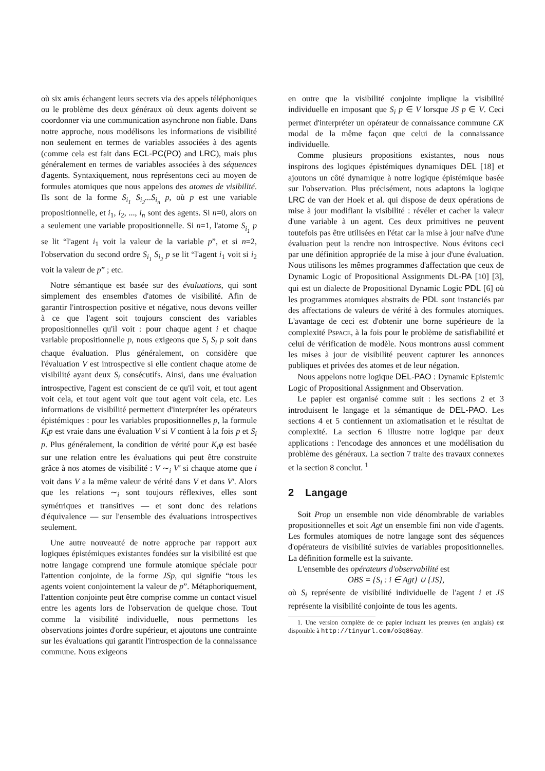où six amis échangent leurs secrets via des appels téléphoniques ou le problème des deux généraux où deux agents doivent se coordonner via une communication asynchrone non fiable. Dans notre approche, nous modélisons les informations de visibilité non seulement en termes de variables associées à des agents (comme cela est fait dans ECL-PC(PO) and LRC), mais plus généralement en termes de variables associées à des séquences d'agents. Syntaxiquement, nous représentons ceci au moyen de formules atomiques que nous appelons des atomes de visibilité. Ils sont de la forme S<sub>i<sub>1</sub></sub> S<sub>i<sub>2</sub></sub>...S<sub>i<sub>n</sub></sub> p, où p est une variable propositionnelle, et i<sub>1</sub>, i<sub>2</sub>, ..., i<sub>n</sub> sont des agents. Si n=0, alors on a seulement une variable propositionnelle. Si n=1, l'atome S<sub>i<sub>1</sub></sub> p se lit “l'agent i<sub>1</sub> voit la valeur de la variable p”, et si n=2, l'observation du second ordre S<sub>i<sub>1</sub></sub> S<sub>i<sub>2</sub></sub> p se lit “l'agent i<sub>1</sub> voit si i<sub>2</sub> voit la valeur de p” ; etc.
Notre sémantique est basée sur des évaluations, qui sont simplement des ensembles d'atomes de visibilité. Afin de garantir l'introspection positive et négative, nous devons veiller à ce que l'agent soit toujours conscient des variables propositionnelles qu'il voit : pour chaque agent i et chaque variable propositionnelle p, nous exigeons que S<sub>i</sub> S<sub>i</sub> p soit dans chaque évaluation. Plus généralement, on considère que l'évaluation V est introspective si elle contient chaque atome de visibilité ayant deux S<sub>i</sub> consécutifs. Ainsi, dans une évaluation introspective, l'agent est conscient de ce qu'il voit, et tout agent voit cela, et tout agent voit que tout agent voit cela, etc. Les informations de visibilité permettent d'interpréter les opérateurs épistémiques : pour les variables propositionnelles p, la formule K<sub>i</sub>p est vraie dans une évaluation V si V contient à la fois p et S<sub>i</sub> p. Plus généralement, la condition de vérité pour K<sub>i</sub>φ est basée sur une relation entre les évaluations qui peut être construite grâce à nos atomes de visibilité : V ∼<sub>i</sub> V′ si chaque atome que i voit dans V a la même valeur de vérité dans V et dans V′. Alors que les relations ∼<sub>i</sub> sont toujours réflexives, elles sont symétriques et transitives — et sont donc des relations d'équivalence — sur l'ensemble des évaluations introspectives seulement.
Une autre nouveauté de notre approche par rapport aux logiques épistémiques existantes fondées sur la visibilité est que notre langage comprend une formule atomique spéciale pour l'attention conjointe, de la forme JSp, qui signifie “tous les agents voient conjointement la valeur de p”. Métaphoriquement, l'attention conjointe peut être comprise comme un contact visuel entre les agents lors de l'observation de quelque chose. Tout comme la visibilité individuelle, nous permettons les observations jointes d'ordre supérieur, et ajoutons une contrainte sur les évaluations qui garantit l'introspection de la connaissance commune. Nous exigeons
en outre que la visibilité conjointe implique la visibilité individuelle en imposant que S<sub>i</sub> p ∈ V lorsque JS p ∈ V. Ceci permet d'interpréter un opérateur de connaissance commune CK modal de la même façon que celui de la connaissance individuelle.
Comme plusieurs propositions existantes, nous nous inspirons des logiques épistémiques dynamiques DEL [18] et ajoutons un côté dynamique à notre logique épistémique basée sur l'observation. Plus précisément, nous adaptons la logique LRC de van der Hoek et al. qui dispose de deux opérations de mise à jour modifiant la visibilité : révéler et cacher la valeur d'une variable à un agent. Ces deux primitives ne peuvent toutefois pas être utilisées en l'état car la mise à jour naïve d'une évaluation peut la rendre non introspective. Nous évitons ceci par une définition appropriée de la mise à jour d'une évaluation. Nous utilisons les mêmes programmes d'affectation que ceux de Dynamic Logic of Propositional Assignments DL-PA [10] [3], qui est un dialecte de Propositional Dynamic Logic PDL [6] où les programmes atomiques abstraits de PDL sont instanciés par des affectations de valeurs de vérité à des formules atomiques. L'avantage de ceci est d'obtenir une borne supérieure de la complexité PSPACE, à la fois pour le problème de satisfiabilité et celui de vérification de modèle. Nous montrons aussi comment les mises à jour de visibilité peuvent capturer les annonces publiques et privées des atomes et de leur négation.
Nous appelons notre logique DEL-PAO : Dynamic Epistemic Logic of Propositional Assignment and Observation.
Le papier est organisé comme suit : les sections 2 et 3 introduisent le langage et la sémantique de DEL-PAO. Les sections 4 et 5 contiennent un axiomatisation et le résultat de complexité. La section 6 illustre notre logique par deux applications : l'encodage des annonces et une modélisation du problème des généraux. La section 7 traite des travaux connexes et la section 8 conclut. <sup>1</sup>
2 Langage
Soit Prop un ensemble non vide dénombrable de variables propositionnelles et soit Agt un ensemble fini non vide d'agents. Les formules atomiques de notre langage sont des séquences d'opérateurs de visibilité suivies de variables propositionnelles. La définition formelle est la suivante.
L'ensemble des opérateurs d'observabilité est
OBS = {S<sub>i</sub> : i ∈ Agt} ∪ {JS},
où S<sub>i</sub> représente de visibilité individuelle de l'agent i et JS représente la visibilité conjointe de tous les agents.
1. Une version complète de ce papier incluant les preuves (en anglais) est disponible à http://tinyurl.com/o3q86ay.